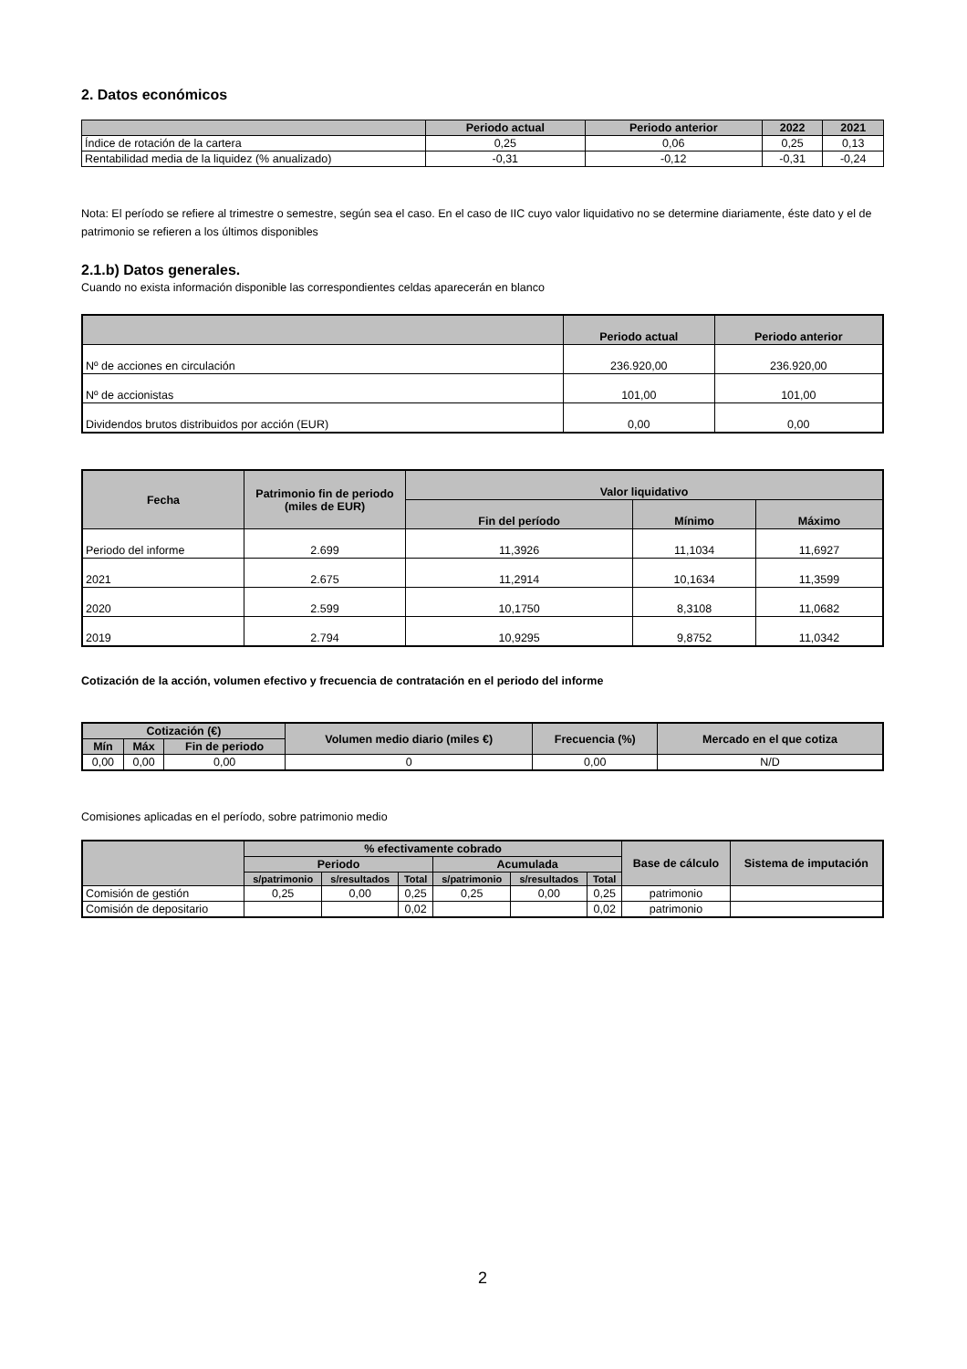2. Datos económicos
| | Periodo actual | Periodo anterior | 2022 | 2021 |
| --- | --- | --- | --- | --- |
| Índice de rotación de la cartera | 0,25 | 0,06 | 0,25 | 0,13 |
| Rentabilidad media de la liquidez (% anualizado) | -0,31 | -0,12 | -0,31 | -0,24 |
Nota: El período se refiere al trimestre o semestre, según sea el caso. En el caso de IIC cuyo valor liquidativo no se determine diariamente, éste dato y el de patrimonio se refieren a los últimos disponibles
2.1.b) Datos generales.
Cuando no exista información disponible las correspondientes celdas aparecerán en blanco
| | Periodo actual | Periodo anterior |
| --- | --- | --- |
| Nº de acciones en circulación | 236.920,00 | 236.920,00 |
| Nº de accionistas | 101,00 | 101,00 |
| Dividendos brutos distribuidos por acción (EUR) | 0,00 | 0,00 |
| Fecha | Patrimonio fin de periodo (miles de EUR) | Valor liquidativo | | |
| --- | --- | --- | --- | --- |
| | | Fin del período | Mínimo | Máximo |
| Periodo del informe | 2.699 | 11,3926 | 11,1034 | 11,6927 |
| 2021 | 2.675 | 11,2914 | 10,1634 | 11,3599 |
| 2020 | 2.599 | 10,1750 | 8,3108 | 11,0682 |
| 2019 | 2.794 | 10,9295 | 9,8752 | 11,0342 |
Cotización de la acción, volumen efectivo y frecuencia de contratación en el periodo del informe
| Cotización (€) | | | Volumen medio diario (miles €) | Frecuencia (%) | Mercado en el que cotiza |
| --- | --- | --- | --- | --- | --- |
| Mín | Máx | Fin de periodo | | | |
| 0,00 | 0,00 | 0,00 | 0 | 0,00 | N/D |
Comisiones aplicadas en el período, sobre patrimonio medio
| | % efectivamente cobrado | | | | | | Base de cálculo | Sistema de imputación |
| --- | --- | --- | --- | --- | --- | --- | --- | --- |
| | Periodo | | | Acumulada | | | | |
| | s/patrimonio | s/resultados | Total | s/patrimonio | s/resultados | Total | | |
| Comisión de gestión | 0,25 | 0,00 | 0,25 | 0,25 | 0,00 | 0,25 | patrimonio | |
| Comisión de depositario | | | 0,02 | | | 0,02 | patrimonio | |
2